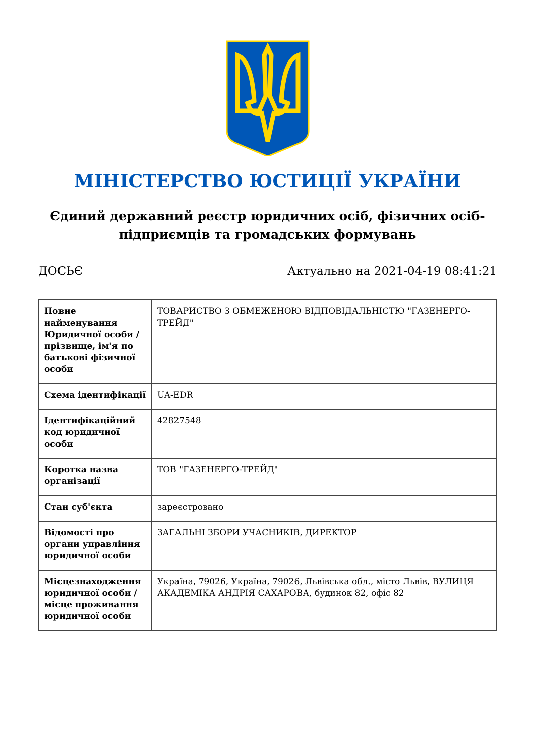МІНІСТЕРСТВО ЮСТИЦІЇ УКРАЇНИ
Єдиний державний реєстр юридичних осіб, фізичних осіб-підприємців та громадських формувань
ДОСЬЄ Актуально на 2021-04-19 08:41:21
| Повне найменування Юридичної особи / прізвище, ім'я по батькові фізичної особи | ТОВАРИСТВО З ОБМЕЖЕНОЮ ВІДПОВІДАЛЬНІСТЮ "ГАЗЕНЕРГО-ТРЕЙД" |
| Схема ідентифікації | UA-EDR |
| Ідентифікаційний код юридичної особи | 42827548 |
| Коротка назва організації | ТОВ "ГАЗЕНЕРГО-ТРЕЙД" |
| Стан суб'єкта | зареєстровано |
| Відомості про органи управління юридичної особи | ЗАГАЛЬНІ ЗБОРИ УЧАСНИКІВ, ДИРЕКТОР |
| Місцезнаходження юридичної особи / місце проживання юридичної особи | Україна, 79026, Україна, 79026, Львівська обл., місто Львів, ВУЛИЦЯ АКАДЕМІКА АНДРІЯ САХАРОВА, будинок 82, офіс 82 |